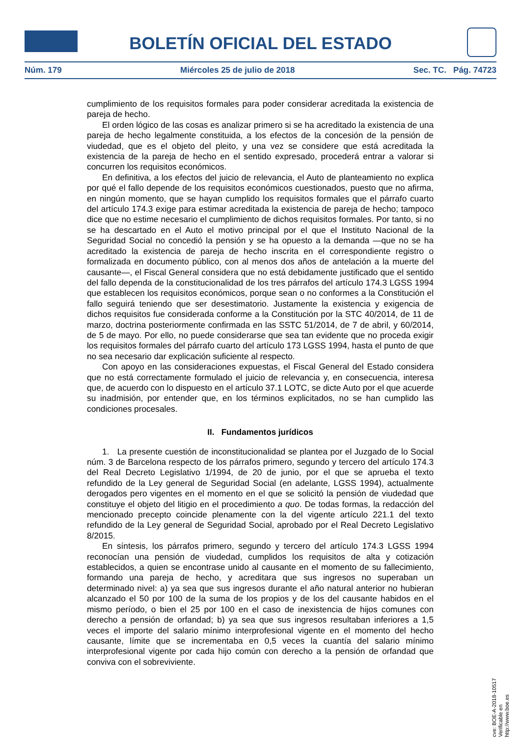BOLETÍN OFICIAL DEL ESTADO
Núm. 179 Miércoles 25 de julio de 2018 Sec. TC. Pág. 74723
cumplimiento de los requisitos formales para poder considerar acreditada la existencia de pareja de hecho.
El orden lógico de las cosas es analizar primero si se ha acreditado la existencia de una pareja de hecho legalmente constituida, a los efectos de la concesión de la pensión de viudedad, que es el objeto del pleito, y una vez se considere que está acreditada la existencia de la pareja de hecho en el sentido expresado, procederá entrar a valorar si concurren los requisitos económicos.
En definitiva, a los efectos del juicio de relevancia, el Auto de planteamiento no explica por qué el fallo depende de los requisitos económicos cuestionados, puesto que no afirma, en ningún momento, que se hayan cumplido los requisitos formales que el párrafo cuarto del artículo 174.3 exige para estimar acreditada la existencia de pareja de hecho; tampoco dice que no estime necesario el cumplimiento de dichos requisitos formales. Por tanto, si no se ha descartado en el Auto el motivo principal por el que el Instituto Nacional de la Seguridad Social no concedió la pensión y se ha opuesto a la demanda —que no se ha acreditado la existencia de pareja de hecho inscrita en el correspondiente registro o formalizada en documento público, con al menos dos años de antelación a la muerte del causante—, el Fiscal General considera que no está debidamente justificado que el sentido del fallo dependa de la constitucionalidad de los tres párrafos del artículo 174.3 LGSS 1994 que establecen los requisitos económicos, porque sean o no conformes a la Constitución el fallo seguirá teniendo que ser desestimatorio. Justamente la existencia y exigencia de dichos requisitos fue considerada conforme a la Constitución por la STC 40/2014, de 11 de marzo, doctrina posteriormente confirmada en las SSTC 51/2014, de 7 de abril, y 60/2014, de 5 de mayo. Por ello, no puede considerarse que sea tan evidente que no proceda exigir los requisitos formales del párrafo cuarto del artículo 173 LGSS 1994, hasta el punto de que no sea necesario dar explicación suficiente al respecto.
Con apoyo en las consideraciones expuestas, el Fiscal General del Estado considera que no está correctamente formulado el juicio de relevancia y, en consecuencia, interesa que, de acuerdo con lo dispuesto en el artículo 37.1 LOTC, se dicte Auto por el que acuerde su inadmisión, por entender que, en los términos explicitados, no se han cumplido las condiciones procesales.
II. Fundamentos jurídicos
1. La presente cuestión de inconstitucionalidad se plantea por el Juzgado de lo Social núm. 3 de Barcelona respecto de los párrafos primero, segundo y tercero del artículo 174.3 del Real Decreto Legislativo 1/1994, de 20 de junio, por el que se aprueba el texto refundido de la Ley general de Seguridad Social (en adelante, LGSS 1994), actualmente derogados pero vigentes en el momento en el que se solicitó la pensión de viudedad que constituye el objeto del litigio en el procedimiento a quo. De todas formas, la redacción del mencionado precepto coincide plenamente con la del vigente artículo 221.1 del texto refundido de la Ley general de Seguridad Social, aprobado por el Real Decreto Legislativo 8/2015.
En síntesis, los párrafos primero, segundo y tercero del artículo 174.3 LGSS 1994 reconocían una pensión de viudedad, cumplidos los requisitos de alta y cotización establecidos, a quien se encontrase unido al causante en el momento de su fallecimiento, formando una pareja de hecho, y acreditara que sus ingresos no superaban un determinado nivel: a) ya sea que sus ingresos durante el año natural anterior no hubieran alcanzado el 50 por 100 de la suma de los propios y de los del causante habidos en el mismo período, o bien el 25 por 100 en el caso de inexistencia de hijos comunes con derecho a pensión de orfandad; b) ya sea que sus ingresos resultaban inferiores a 1,5 veces el importe del salario mínimo interprofesional vigente en el momento del hecho causante, límite que se incrementaba en 0,5 veces la cuantía del salario mínimo interprofesional vigente por cada hijo común con derecho a la pensión de orfandad que conviva con el sobreviviente.
cve: BOE-A-2018-10517
Verificable en http://www.boe.es